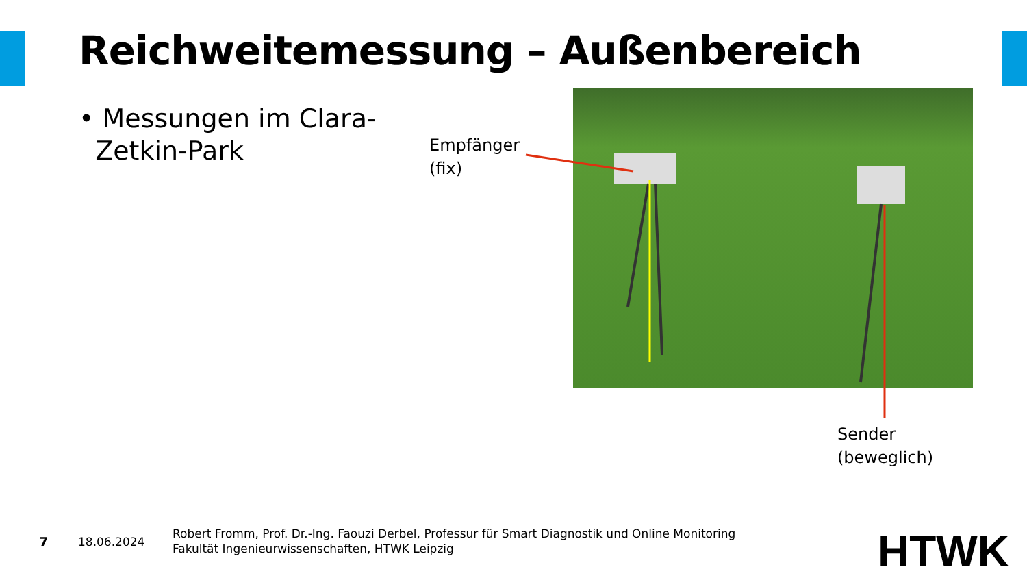Reichweitemessung – Außenbereich
• Messungen im Clara-
Zetkin-Park
Empfänger
(fix)
Sender
(beweglich)
7 18.06.2024
Robert Fromm, Prof. Dr.-Ing. Faouzi Derbel, Professur für Smart Diagnostik und Online Monitoring
Fakultät Ingenieurwissenschaften, HTWK Leipzig
HTWK